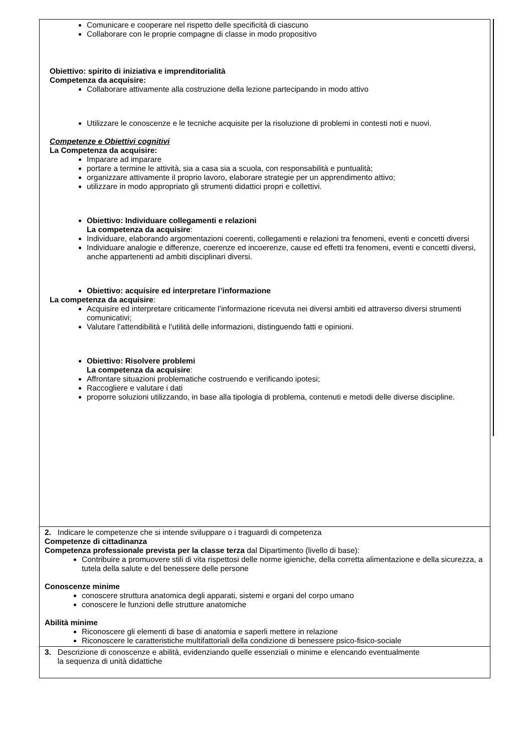| Comunicare e cooperare nel rispetto delle specificità di ciascuno Collaborare con le proprie compagne di classe in modo propositivo Obiettivo: spirito di iniziativa e imprenditorialità Competenza da acquisire: Collaborare attivamente alla costruzione della lezione partecipando in modo attivo Utilizzare le conoscenze e le tecniche acquisite per la risoluzione di problemi in contesti noti e nuovi. Competenze e Obiettivi cognitivi La Competenza da acquisire: Imparare ad imparare portare a termine le attività, sia a casa sia a scuola, con responsabilità e puntualità; organizzare attivamente il proprio lavoro, elaborare strategie per un apprendimento attivo; utilizzare in modo appropriato gli strumenti didattici propri e collettivi. Obiettivo: Individuare collegamenti e relazioni La competenza da acquisire : Individuare, elaborando argomentazioni coerenti, collegamenti e relazioni tra fenomeni, eventi e concetti diversi Individuare analogie e differenze, coerenze ed incoerenze, cause ed effetti tra fenomeni, eventi e concetti diversi, anche appartenenti ad ambiti disciplinari diversi. Obiettivo: acquisire ed interpretare l’informazione La competenza da acquisire : Acquisire ed interpretare criticamente l’informazione ricevuta nei diversi ambiti ed attraverso diversi strumenti comunicativi; Valutare l’attendibilità e l’utilità delle informazioni, distinguendo fatti e opinioni. Obiettivo: Risolvere problemi La competenza da acquisire : Affrontare situazioni problematiche costruendo e verificando ipotesi; Raccogliere e valutare i dati proporre soluzioni utilizzando, in base alla tipologia di problema, contenuti e metodi delle diverse discipline. |
| 2. Indicare le competenze che si intende sviluppare o i traguardi di competenza Competenze di cittadinanza Competenza professionale prevista per la classe terza dal Dipartimento (livello di base): Contribuire a promuovere stili di vita rispettosi delle norme igieniche, della corretta alimentazione e della sicurezza, a tutela della salute e del benessere delle persone Conoscenze minime conoscere struttura anatomica degli apparati, sistemi e organi del corpo umano conoscere le funzioni delle strutture anatomiche Abilità minime Riconoscere gli elementi di base di anatomia e saperli mettere in relazione Riconoscere le caratteristiche multifattoriali della condizione di benessere psico-fisico-sociale |
| 3. Descrizione di conoscenze e abilità, evidenziando quelle essenziali o minime e elencando eventualmente la sequenza di unità didattiche |